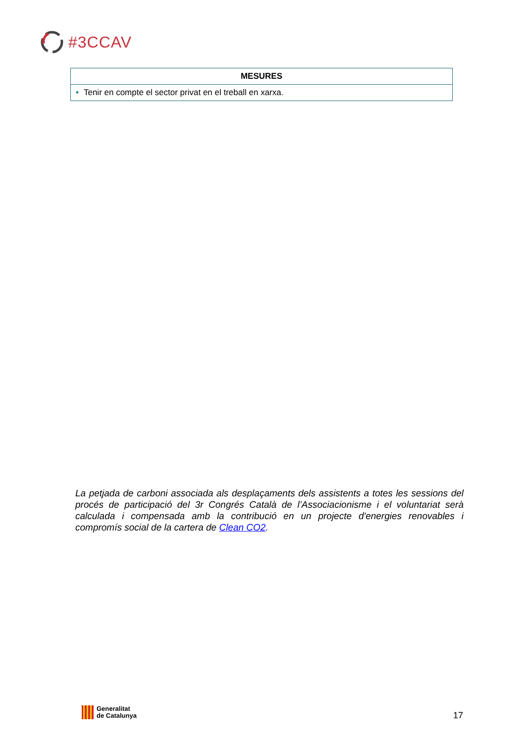#3CCAV
| MESURES |
| --- |
| • Tenir en compte el sector privat en el treball en xarxa. |
La petjada de carboni associada als desplaçaments dels assistents a totes les sessions del procés de participació del 3r Congrés Català de l’Associacionisme i el voluntariat serà calculada i compensada amb la contribució en un projecte d'energies renovables i compromís social de la cartera de Clean CO2.
Generalitat
de Catalunya
17